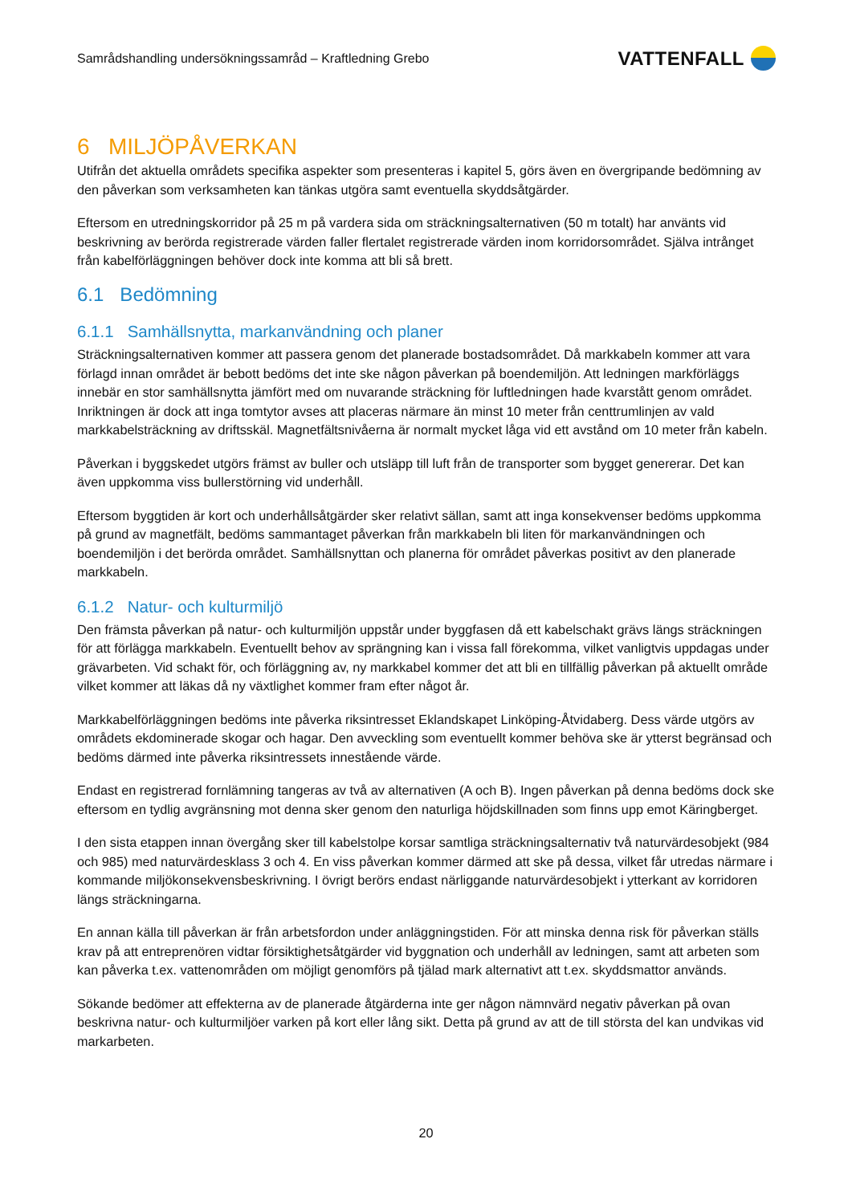Samrådshandling undersökningssamråd – Kraftledning Grebo
VATTENFALL
6 MILJÖPÅVERKAN
Utifrån det aktuella områdets specifika aspekter som presenteras i kapitel 5, görs även en övergripande bedömning av den påverkan som verksamheten kan tänkas utgöra samt eventuella skyddsåtgärder.
Eftersom en utredningskorridor på 25 m på vardera sida om sträckningsalternativen (50 m totalt) har använts vid beskrivning av berörda registrerade värden faller flertalet registrerade värden inom korridorsområdet. Själva intrånget från kabelförläggningen behöver dock inte komma att bli så brett.
6.1 Bedömning
6.1.1 Samhällsnytta, markanvändning och planer
Sträckningsalternativen kommer att passera genom det planerade bostadsområdet. Då markkabeln kommer att vara förlagd innan området är bebott bedöms det inte ske någon påverkan på boendemiljön. Att ledningen markförläggs innebär en stor samhällsnytta jämfört med om nuvarande sträckning för luftledningen hade kvarstått genom området. Inriktningen är dock att inga tomtytor avses att placeras närmare än minst 10 meter från centtrumlinjen av vald markkabelsträckning av driftsskäl. Magnetfältsnivåerna är normalt mycket låga vid ett avstånd om 10 meter från kabeln.
Påverkan i byggskedet utgörs främst av buller och utsläpp till luft från de transporter som bygget genererar. Det kan även uppkomma viss bullerstörning vid underhåll.
Eftersom byggtiden är kort och underhållsåtgärder sker relativt sällan, samt att inga konsekvenser bedöms uppkomma på grund av magnetfält, bedöms sammantaget påverkan från markkabeln bli liten för markanvändningen och boendemiljön i det berörda området. Samhällsnyttan och planerna för området påverkas positivt av den planerade markkabeln.
6.1.2 Natur- och kulturmiljö
Den främsta påverkan på natur- och kulturmiljön uppstår under byggfasen då ett kabelschakt grävs längs sträckningen för att förlägga markkabeln. Eventuellt behov av sprängning kan i vissa fall förekomma, vilket vanligtvis uppdagas under grävarbeten. Vid schakt för, och förläggning av, ny markkabel kommer det att bli en tillfällig påverkan på aktuellt område vilket kommer att läkas då ny växtlighet kommer fram efter något år.
Markkabelförläggningen bedöms inte påverka riksintresset Eklandskapet Linköping-Åtvidaberg. Dess värde utgörs av områdets ekdominerade skogar och hagar. Den avveckling som eventuellt kommer behöva ske är ytterst begränsad och bedöms därmed inte påverka riksintressets innestående värde.
Endast en registrerad fornlämning tangeras av två av alternativen (A och B). Ingen påverkan på denna bedöms dock ske eftersom en tydlig avgränsning mot denna sker genom den naturliga höjdskillnaden som finns upp emot Käringberget.
I den sista etappen innan övergång sker till kabelstolpe korsar samtliga sträckningsalternativ två naturvärdesobjekt (984 och 985) med naturvärdesklass 3 och 4. En viss påverkan kommer därmed att ske på dessa, vilket får utredas närmare i kommande miljökonsekvensbeskrivning. I övrigt berörs endast närliggande naturvärdesobjekt i ytterkant av korridoren längs sträckningarna.
En annan källa till påverkan är från arbetsfordon under anläggningstiden. För att minska denna risk för påverkan ställs krav på att entreprenören vidtar försiktighetsåtgärder vid byggnation och underhåll av ledningen, samt att arbeten som kan påverka t.ex. vattenområden om möjligt genomförs på tjälad mark alternativt att t.ex. skyddsmattor används.
Sökande bedömer att effekterna av de planerade åtgärderna inte ger någon nämnvärd negativ påverkan på ovan beskrivna natur- och kulturmiljöer varken på kort eller lång sikt. Detta på grund av att de till största del kan undvikas vid markarbeten.
20